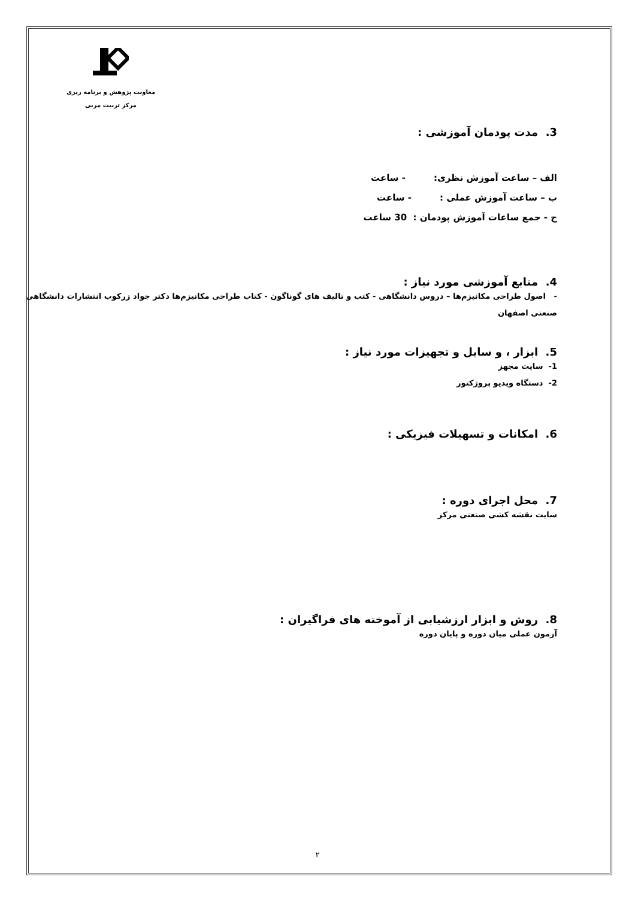معاونت پژوهش و برنامه ریزی
مرکز تربیت مربی
3. مدت پودمان آموزشی :
الف – ساعت آموزش نظری: - ساعت
ب – ساعت آموزش عملی : - ساعت
ج - جمع ساعات آموزش پودمان : 30 ساعت
4. منابع آموزشی مورد نیاز :
- اصول طراحی مکانیزم‌ها – دروس دانشگاهی - کتب و تالیف های گوناگون - کتاب طراحی مکانیزم‌ها دکتر جواد زرکوب انتشارات دانشگاهی صنعتی اصفهان
5. ابزار ، و سایل و تجهیزات مورد نیاز :
1- سایت مجهز
2- دستگاه ویدیو پروژکتور
6. امکانات و تسهیلات فیزیکی :
7. محل اجرای دوره :
سایت نقشه کشی صنعتی مرکز
8. روش و ابزار ارزشیابی از آموخته های فراگیران :
آزمون عملی میان دوره و پایان دوره
۲